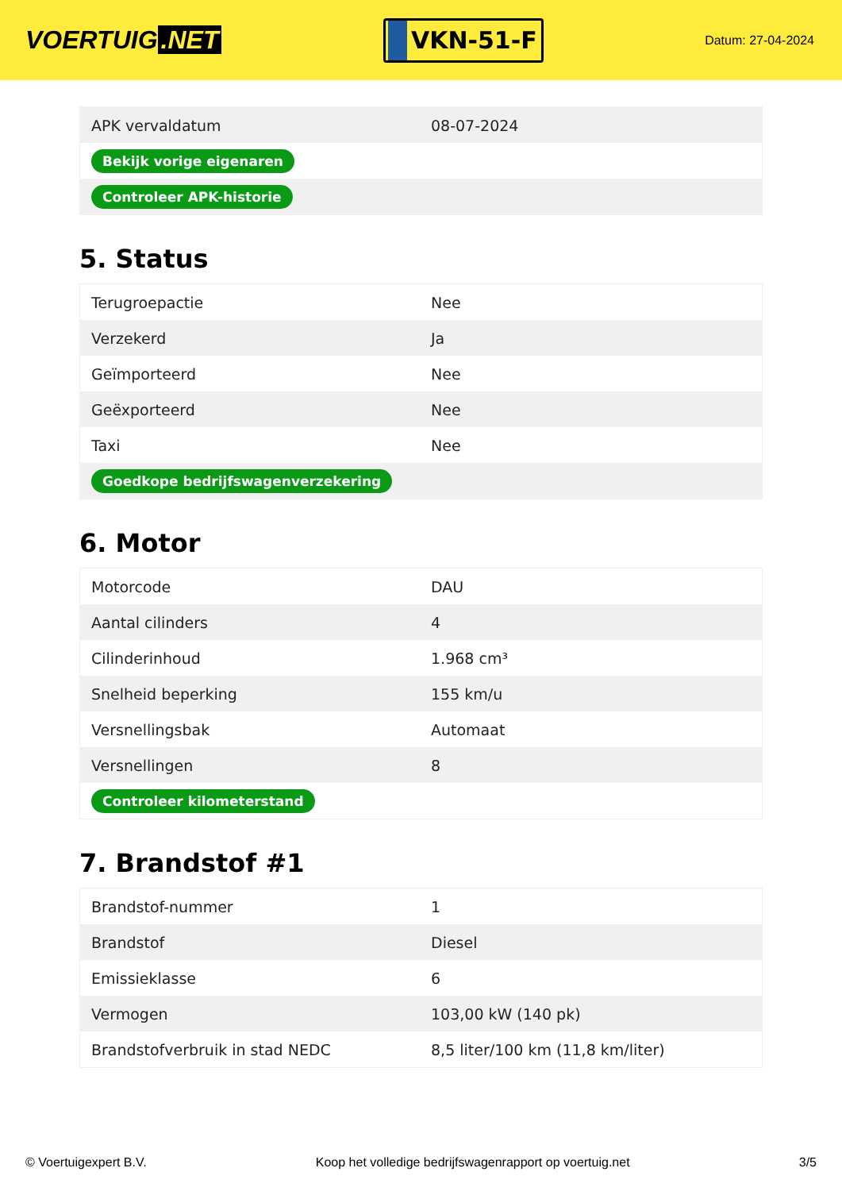VOERTUIG.NET
VKN-51-F
Datum: 27-04-2024
| APK vervaldatum | 08-07-2024 |
| Bekijk vorige eigenaren | |
| Controleer APK-historie | |
5. Status
| Terugroepactie | Nee |
| Verzekerd | Ja |
| Geïmporteerd | Nee |
| Geëxporteerd | Nee |
| Taxi | Nee |
| Goedkope bedrijfswagenverzekering | |
6. Motor
| Motorcode | DAU |
| Aantal cilinders | 4 |
| Cilinderinhoud | 1.968 cm³ |
| Snelheid beperking | 155 km/u |
| Versnellingsbak | Automaat |
| Versnellingen | 8 |
| Controleer kilometerstand | |
7. Brandstof #1
| Brandstof-nummer | 1 |
| Brandstof | Diesel |
| Emissieklasse | 6 |
| Vermogen | 103,00 kW (140 pk) |
| Brandstofverbruik in stad NEDC | 8,5 liter/100 km (11,8 km/liter) |
© Voertuigexpert B.V. Koop het volledige bedrijfswagenrapport op voertuig.net 3/5